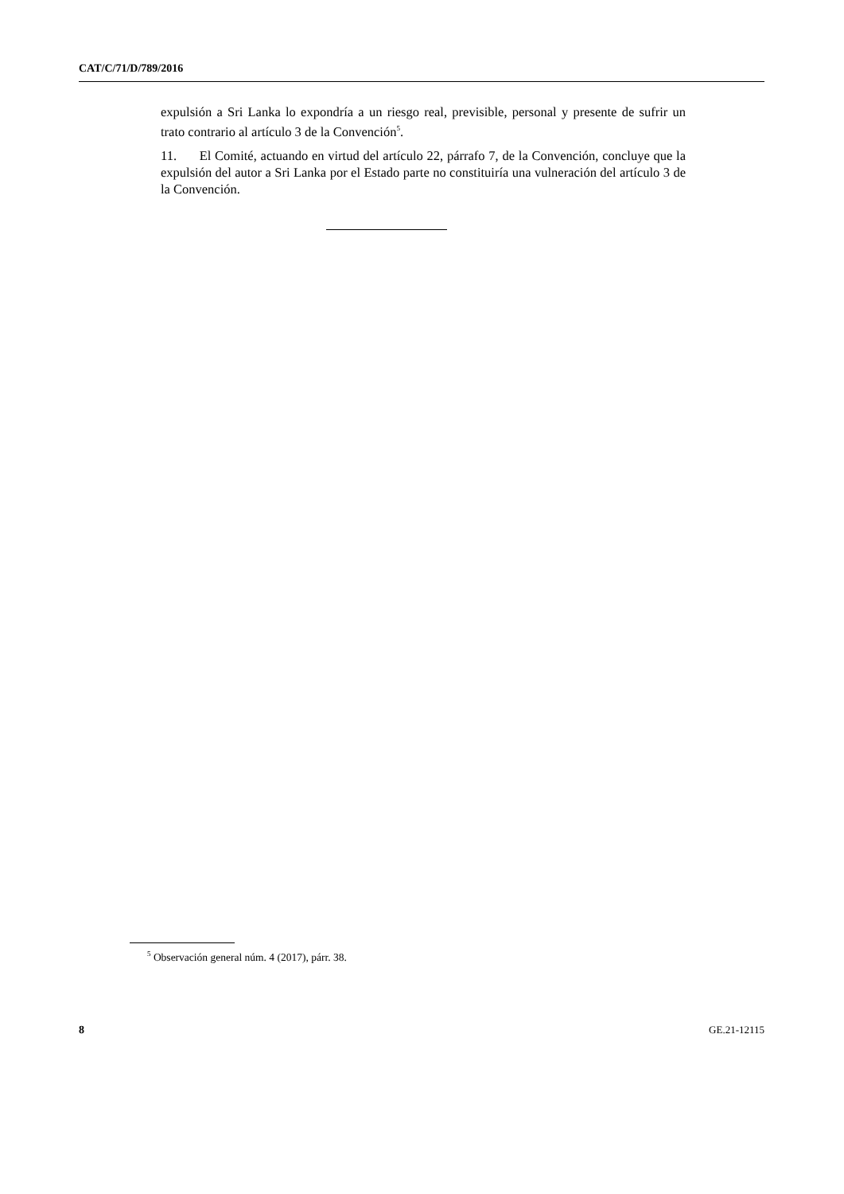CAT/C/71/D/789/2016
expulsión a Sri Lanka lo expondría a un riesgo real, previsible, personal y presente de sufrir un trato contrario al artículo 3 de la Convención<sup>5</sup>.
11. El Comité, actuando en virtud del artículo 22, párrafo 7, de la Convención, concluye que la expulsión del autor a Sri Lanka por el Estado parte no constituiría una vulneración del artículo 3 de la Convención.
<sup>5</sup> Observación general núm. 4 (2017), párr. 38.
8 GE.21-12115